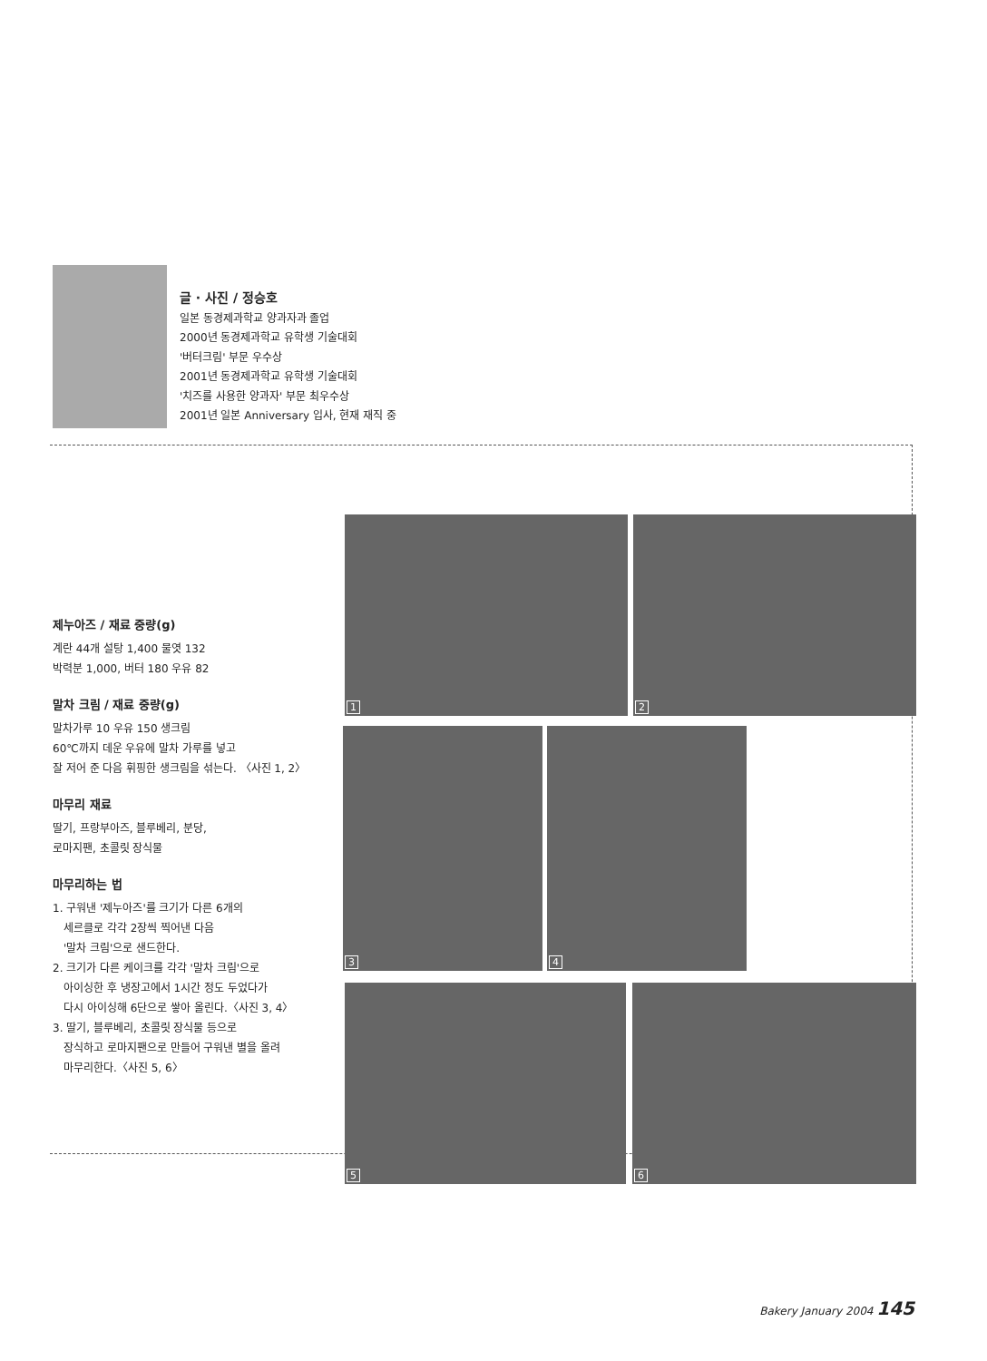글 · 사진 / 정승호
일본 동경제과학교 양과자과 졸업
2000년 동경제과학교 유학생 기술대회
'버터크림' 부문 우수상
2001년 동경제과학교 유학생 기술대회
'치즈를 사용한 양과자' 부문 최우수상
2001년 일본 Anniversary 입사, 현재 재직 중
제누아즈 / 재료 중량(g)
계란 44개 설탕 1,400 물엿 132
박력분 1,000, 버터 180 우유 82
말차 크림 / 재료 중량(g)
말차가루 10 우유 150 생크림
60℃까지 데운 우유에 말차 가루를 넣고
잘 저어 준 다음 휘핑한 생크림을 섞는다. 〈사진 1, 2〉
마무리 재료
딸기, 프랑부아즈, 블루베리, 분당,
로마지팬, 초콜릿 장식물
마무리하는 법
1. 구워낸 '제누아즈'를 크기가 다른 6개의
세르클로 각각 2장씩 찍어낸 다음
'말차 크림'으로 샌드한다.
2. 크기가 다른 케이크를 각각 '말차 크림'으로
아이싱한 후 냉장고에서 1시간 정도 두었다가
다시 아이싱해 6단으로 쌓아 올린다.〈사진 3, 4〉
3. 딸기, 블루베리, 초콜릿 장식물 등으로
장식하고 로마지팬으로 만들어 구워낸 별을 올려
마무리한다.〈사진 5, 6〉
1 2
3 4
5 6
Bakery January 2004 145